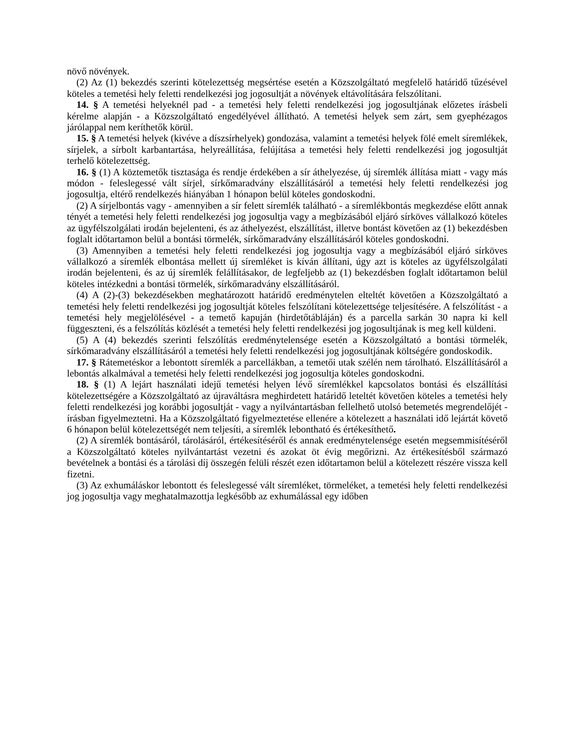növő növények.
(2) Az (1) bekezdés szerinti kötelezettség megsértése esetén a Közszolgáltató megfelelő határidő tűzésével köteles a temetési hely feletti rendelkezési jog jogosultját a növények eltávolítására felszólítani.
14. § A temetési helyeknél pad - a temetési hely feletti rendelkezési jog jogosultjának előzetes írásbeli kérelme alapján - a Közszolgáltató engedélyével állítható. A temetési helyek sem zárt, sem gyephézagos járólappal nem keríthetők körül.
15. § A temetési helyek (kivéve a díszsírhelyek) gondozása, valamint a temetési helyek fölé emelt síremlékek, sírjelek, a sírbolt karbantartása, helyreállítása, felújítása a temetési hely feletti rendelkezési jog jogosultját terhelő kötelezettség.
16. § (1) A köztemetők tisztasága és rendje érdekében a sír áthelyezése, új síremlék állítása miatt - vagy más módon - feleslegessé vált sírjel, sírkőmaradvány elszállításáról a temetési hely feletti rendelkezési jog jogosultja, eltérő rendelkezés hiányában 1 hónapon belül köteles gondoskodni.
(2) A sírjelbontás vagy - amennyiben a sír felett síremlék található - a síremlékbontás megkezdése előtt annak tényét a temetési hely feletti rendelkezési jog jogosultja vagy a megbízásából eljáró sírköves vállalkozó köteles az ügyfélszolgálati irodán bejelenteni, és az áthelyezést, elszállítást, illetve bontást követően az (1) bekezdésben foglalt időtartamon belül a bontási törmelék, sírkőmaradvány elszállításáról köteles gondoskodni.
(3) Amennyiben a temetési hely feletti rendelkezési jog jogosultja vagy a megbízásából eljáró sírköves vállalkozó a síremlék elbontása mellett új síremléket is kíván állítani, úgy azt is köteles az ügyfélszolgálati irodán bejelenteni, és az új síremlék felállításakor, de legfeljebb az (1) bekezdésben foglalt időtartamon belül köteles intézkedni a bontási törmelék, sírkőmaradvány elszállításáról.
(4) A (2)-(3) bekezdésekben meghatározott határidő eredménytelen elteltét követően a Közszolgáltató a temetési hely feletti rendelkezési jog jogosultját köteles felszólítani kötelezettsége teljesítésére. A felszólítást - a temetési hely megjelölésével - a temető kapuján (hirdetőtábláján) és a parcella sarkán 30 napra ki kell függeszteni, és a felszólítás közlését a temetési hely feletti rendelkezési jog jogosultjának is meg kell küldeni.
(5) A (4) bekezdés szerinti felszólítás eredménytelensége esetén a Közszolgáltató a bontási törmelék, sírkőmaradvány elszállításáról a temetési hely feletti rendelkezési jog jogosultjának költségére gondoskodik.
17. § Rátemetéskor a lebontott síremlék a parcellákban, a temetői utak szélén nem tárolható. Elszállításáról a lebontás alkalmával a temetési hely feletti rendelkezési jog jogosultja köteles gondoskodni.
18. § (1) A lejárt használati idejű temetési helyen lévő síremlékkel kapcsolatos bontási és elszállítási kötelezettségére a Közszolgáltató az újraváltásra meghirdetett határidő leteltét követően köteles a temetési hely feletti rendelkezési jog korábbi jogosultját - vagy a nyilvántartásban fellelhető utolsó betemetés megrendelőjét - írásban figyelmeztetni. Ha a Közszolgáltató figyelmeztetése ellenére a kötelezett a használati idő lejártát követő 6 hónapon belül kötelezettségét nem teljesíti, a síremlék lebontható és értékesíthető.
(2) A síremlék bontásáról, tárolásáról, értékesítéséről és annak eredménytelensége esetén megsemmisítéséről a Közszolgáltató köteles nyilvántartást vezetni és azokat öt évig megőrizni. Az értékesítésből származó bevételnek a bontási és a tárolási díj összegén felüli részét ezen időtartamon belül a kötelezett részére vissza kell fizetni.
(3) Az exhumáláskor lebontott és feleslegessé vált síremléket, törmeléket, a temetési hely feletti rendelkezési jog jogosultja vagy meghatalmazottja legkésőbb az exhumálással egy időben